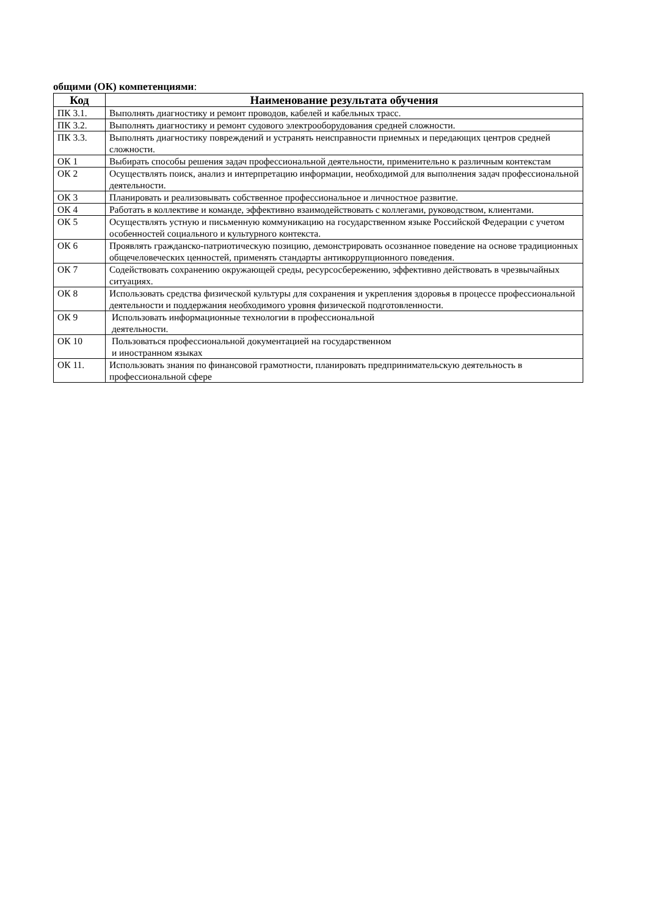общими (ОК) компетенциями:
| Код | Наименование результата обучения |
| --- | --- |
| ПК 3.1. | Выполнять диагностику и ремонт проводов, кабелей и кабельных трасс. |
| ПК 3.2. | Выполнять диагностику и ремонт судового электрооборудования средней сложности. |
| ПК 3.3. | Выполнять диагностику повреждений и устранять неисправности приемных и передающих центров средней сложности. |
| ОК 1 | Выбирать способы решения задач профессиональной деятельности, применительно к различным контекстам |
| ОК 2 | Осуществлять поиск, анализ и интерпретацию информации, необходимой для выполнения задач профессиональной деятельности. |
| ОК 3 | Планировать и реализовывать собственное профессиональное и личностное развитие. |
| ОК 4 | Работать в коллективе и команде, эффективно взаимодействовать с коллегами, руководством, клиентами. |
| ОК 5 | Осуществлять устную и письменную коммуникацию на государственном языке Российской Федерации с учетом особенностей социального и культурного контекста. |
| ОК 6 | Проявлять гражданско-патриотическую позицию, демонстрировать осознанное поведение на основе традиционных общечеловеческих ценностей, применять стандарты антикоррупционного поведения. |
| ОК 7 | Содействовать сохранению окружающей среды, ресурсосбережению, эффективно действовать в чрезвычайных ситуациях. |
| ОК 8 | Использовать средства физической культуры для сохранения и укрепления здоровья в процессе профессиональной деятельности и поддержания необходимого уровня физической подготовленности. |
| ОК 9 | Использовать информационные технологии в профессиональной деятельности. |
| ОК 10 | Пользоваться профессиональной документацией на государственном и иностранном языках |
| ОК 11. | Использовать знания по финансовой грамотности, планировать предпринимательскую деятельность в профессиональной сфере |